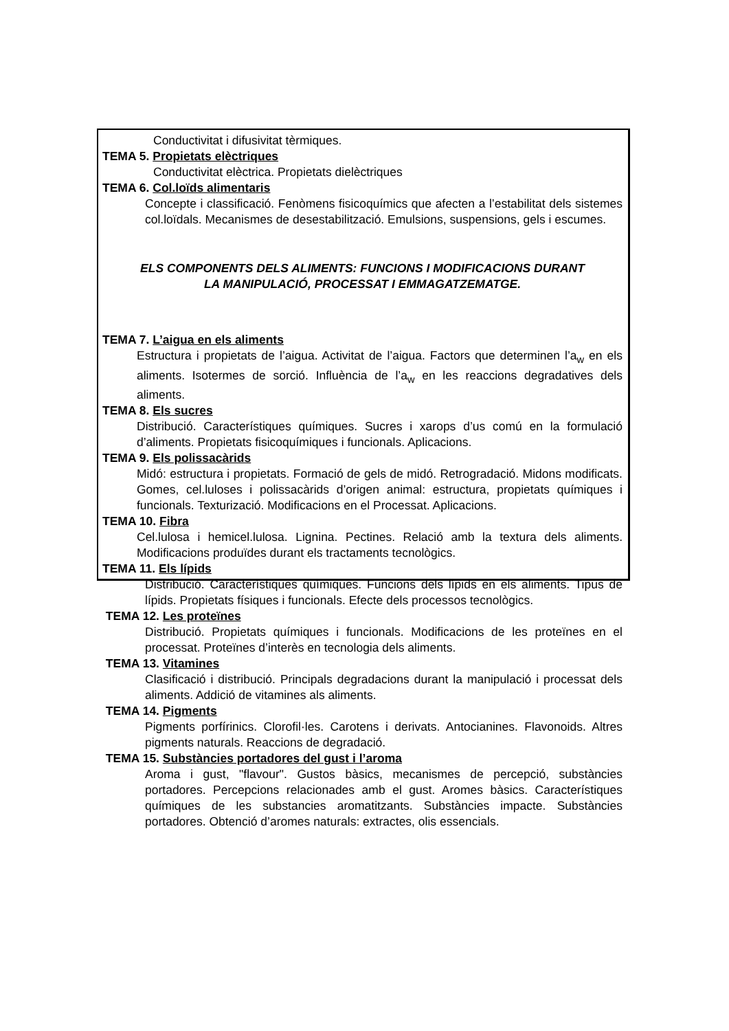Conductivitat i difusivitat tèrmiques.
TEMA 5. Propietats elèctriques
Conductivitat elèctrica. Propietats dielèctriques
TEMA 6. Col.loïds alimentaris
Concepte i classificació. Fenòmens fisicoquímics que afecten a l’estabilitat dels sistemes col.loïdals. Mecanismes de desestabilització. Emulsions, suspensions, gels i escumes.
ELS COMPONENTS DELS ALIMENTS: FUNCIONS I MODIFICACIONS DURANT
LA MANIPULACIÓ, PROCESSAT I EMMAGATZEMATGE.
TEMA 7. L’aigua en els aliments
Estructura i propietats de l’aigua. Activitat de l’aigua. Factors que determinen l’a<sub>w</sub> en els aliments. Isotermes de sorció. Influència de l’a<sub>w</sub> en les reaccions degradatives dels aliments.
TEMA 8. Els sucres
Distribució. Característiques químiques. Sucres i xarops d’us comú en la formulació d’aliments. Propietats fisicoquímiques i funcionals. Aplicacions.
TEMA 9. Els polissacàrids
Midó: estructura i propietats. Formació de gels de midó. Retrogradació. Midons modificats. Gomes, cel.luloses i polissacàrids d’origen animal: estructura, propietats químiques i funcionals. Texturizació. Modificacions en el Processat. Aplicacions.
TEMA 10. Fibra
Cel.lulosa i hemicel.lulosa. Lignina. Pectines. Relació amb la textura dels aliments. Modificacions produïdes durant els tractaments tecnològics.
TEMA 11. Els lípids
Distribució. Característiques químiques. Funcions dels lípids en els aliments. Tipus de lípids. Propietats físiques i funcionals. Efecte dels processos tecnològics.
TEMA 12. Les proteïnes
Distribució. Propietats químiques i funcionals. Modificacions de les proteïnes en el processat. Proteïnes d’interès en tecnologia dels aliments.
TEMA 13. Vitamines
Clasificació i distribució. Principals degradacions durant la manipulació i processat dels aliments. Addició de vitamines als aliments.
TEMA 14. Pigments
Pigments porfírinics. Clorofil·les. Carotens i derivats. Antocianines. Flavonoids. Altres pigments naturals. Reaccions de degradació.
TEMA 15. Substàncies portadores del gust i l’aroma
Aroma i gust, "flavour". Gustos bàsics, mecanismes de percepció, substàncies portadores. Percepcions relacionades amb el gust. Aromes bàsics. Característiques químiques de les substancies aromatitzants. Substàncies impacte. Substàncies portadores. Obtenció d’aromes naturals: extractes, olis essencials.